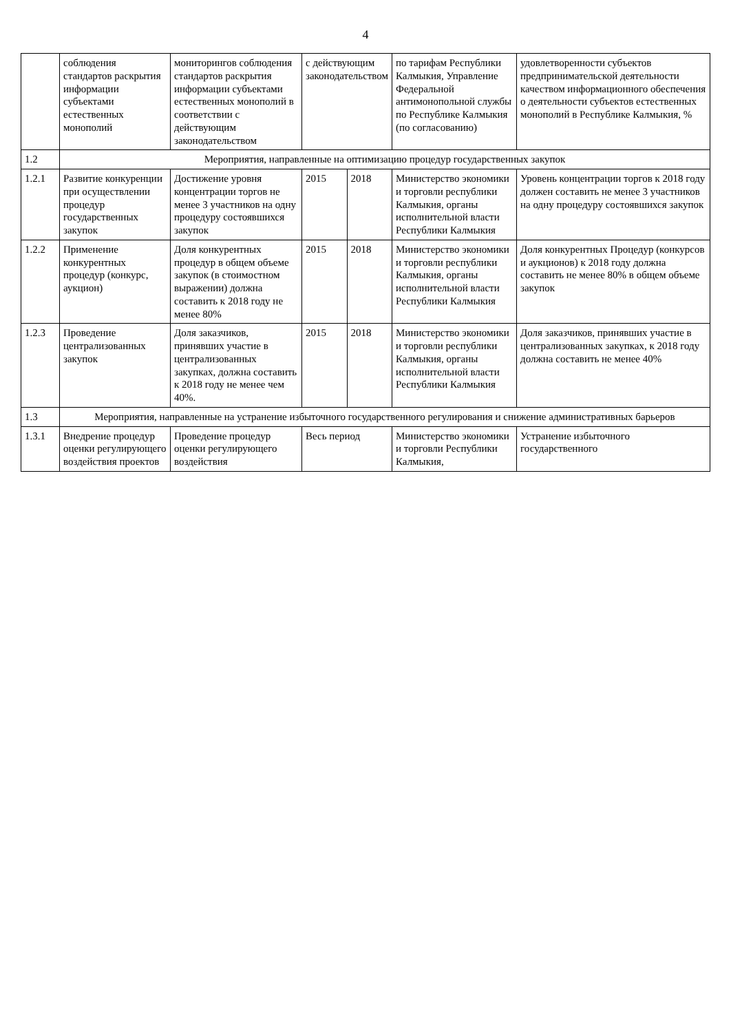4
| | соблюдения стандартов раскрытия информации субъектами естественных монополий | мониторингов соблюдения стандартов раскрытия информации субъектами естественных монополий в соответствии с действующим законодательством | с действующим законодательством | | по тарифам Республики Калмыкия, Управление Федеральной антимонопольной службы по Республике Калмыкия (по согласованию) | удовлетворенности субъектов предпринимательской деятельности качеством информационного обеспечения о деятельности субъектов естественных монополий в Республике Калмыкия, % |
| 1.2 | Мероприятия, направленные на оптимизацию процедур государственных закупок | | | | | |
| 1.2.1 | Развитие конкуренции при осуществлении процедур государственных закупок | Достижение уровня концентрации торгов не менее 3 участников на одну процедуру состоявшихся закупок | 2015 | 2018 | Министерство экономики и торговли республики Калмыкия, органы исполнительной власти Республики Калмыкия | Уровень концентрации торгов к 2018 году должен составить не менее 3 участников на одну процедуру состоявшихся закупок |
| 1.2.2 | Применение конкурентных процедур (конкурс, аукцион) | Доля конкурентных процедур в общем объеме закупок (в стоимостном выражении) должна составить к 2018 году не менее 80% | 2015 | 2018 | Министерство экономики и торговли республики Калмыкия, органы исполнительной власти Республики Калмыкия | Доля конкурентных Процедур (конкурсов и аукционов) к 2018 году должна составить не менее 80% в общем объеме закупок |
| 1.2.3 | Проведение централизованных закупок | Доля заказчиков, принявших участие в централизованных закупках, должна составить к 2018 году не менее чем 40%. | 2015 | 2018 | Министерство экономики и торговли республики Калмыкия, органы исполнительной власти Республики Калмыкия | Доля заказчиков, принявших участие в централизованных закупках, к 2018 году должна составить не менее 40% |
| 1.3 | Мероприятия, направленные на устранение избыточного государственного регулирования и снижение административных барьеров | | | | | |
| 1.3.1 | Внедрение процедур оценки регулирующего воздействия проектов | Проведение процедур оценки регулирующего воздействия | Весь период | | Министерство экономики и торговли Республики Калмыкия, | Устранение избыточного государственного |